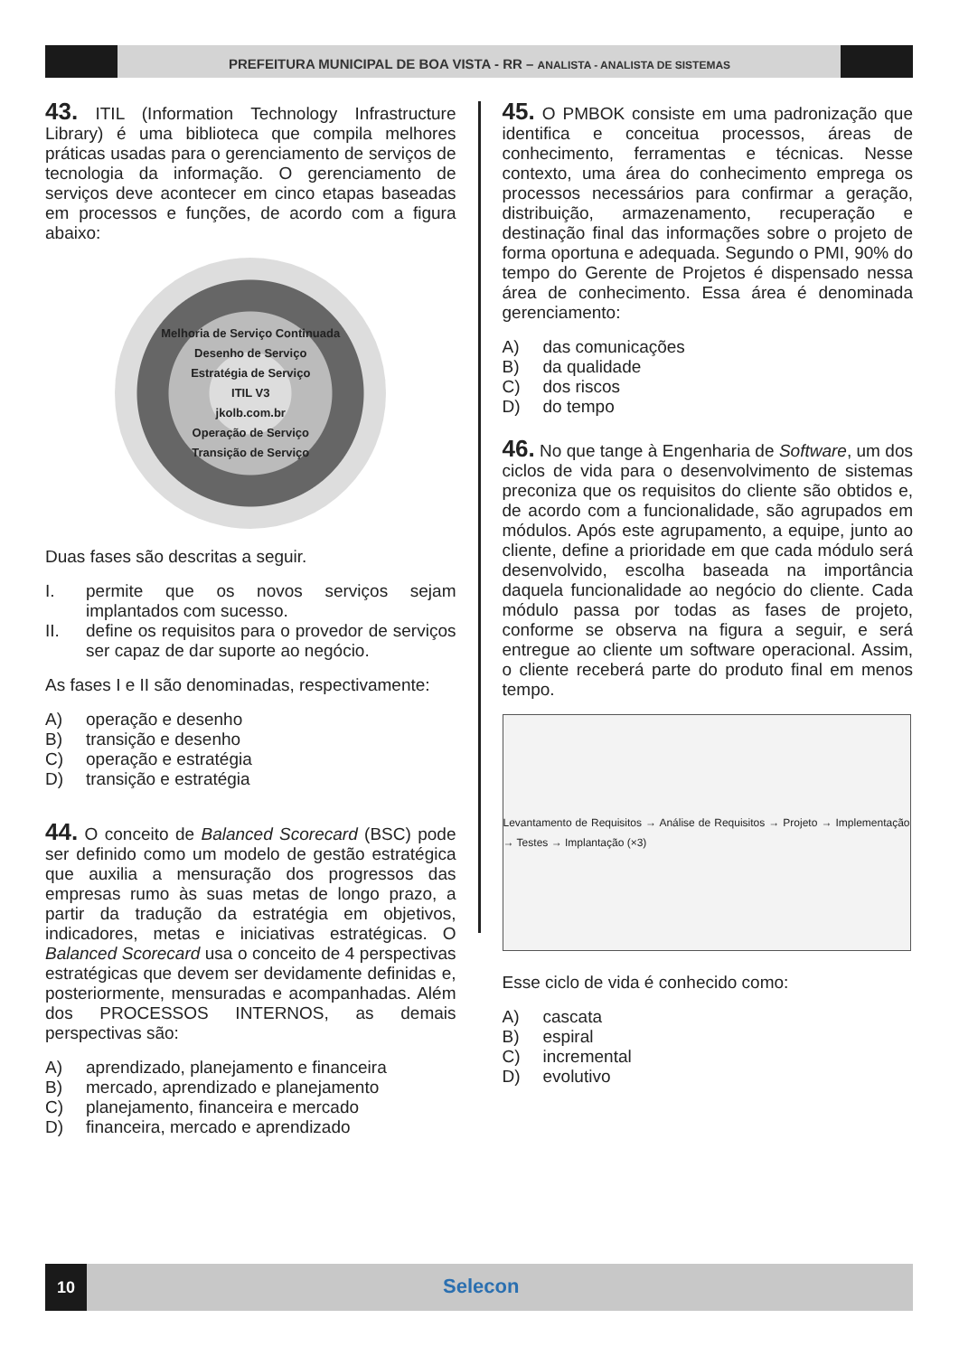PREFEITURA MUNICIPAL DE BOA VISTA - RR – ANALISTA - ANALISTA DE SISTEMAS
43. ITIL (Information Technology Infrastructure Library) é uma biblioteca que compila melhores práticas usadas para o gerenciamento de serviços de tecnologia da informação. O gerenciamento de serviços deve acontecer em cinco etapas baseadas em processos e funções, de acordo com a figura abaixo:
Melhoria de Serviço Continuada
Desenho de Serviço
Estratégia de Serviço
ITIL V3
jkolb.com.br
Operação de Serviço
Transição de Serviço
Duas fases são descritas a seguir.
I. permite que os novos serviços sejam implantados com sucesso.
II. define os requisitos para o provedor de serviços ser capaz de dar suporte ao negócio.
As fases I e II são denominadas, respectivamente:
A) operação e desenho
B) transição e desenho
C) operação e estratégia
D) transição e estratégia
44. O conceito de Balanced Scorecard (BSC) pode ser definido como um modelo de gestão estratégica que auxilia a mensuração dos progressos das empresas rumo às suas metas de longo prazo, a partir da tradução da estratégia em objetivos, indicadores, metas e iniciativas estratégicas. O Balanced Scorecard usa o conceito de 4 perspectivas estratégicas que devem ser devidamente definidas e, posteriormente, mensuradas e acompanhadas. Além dos PROCESSOS INTERNOS, as demais perspectivas são:
A) aprendizado, planejamento e financeira
B) mercado, aprendizado e planejamento
C) planejamento, financeira e mercado
D) financeira, mercado e aprendizado
45. O PMBOK consiste em uma padronização que identifica e conceitua processos, áreas de conhecimento, ferramentas e técnicas. Nesse contexto, uma área do conhecimento emprega os processos necessários para confirmar a geração, distribuição, armazenamento, recuperação e destinação final das informações sobre o projeto de forma oportuna e adequada. Segundo o PMI, 90% do tempo do Gerente de Projetos é dispensado nessa área de conhecimento. Essa área é denominada gerenciamento:
A) das comunicações
B) da qualidade
C) dos riscos
D) do tempo
46. No que tange à Engenharia de Software, um dos ciclos de vida para o desenvolvimento de sistemas preconiza que os requisitos do cliente são obtidos e, de acordo com a funcionalidade, são agrupados em módulos. Após este agrupamento, a equipe, junto ao cliente, define a prioridade em que cada módulo será desenvolvido, escolha baseada na importância daquela funcionalidade ao negócio do cliente. Cada módulo passa por todas as fases de projeto, conforme se observa na figura a seguir, e será entregue ao cliente um software operacional. Assim, o cliente receberá parte do produto final em menos tempo.
Levantamento de Requisitos → Análise de Requisitos → Projeto → Implementação → Testes → Implantação (×3)
Esse ciclo de vida é conhecido como:
A) cascata
B) espiral
C) incremental
D) evolutivo
10
Selecon